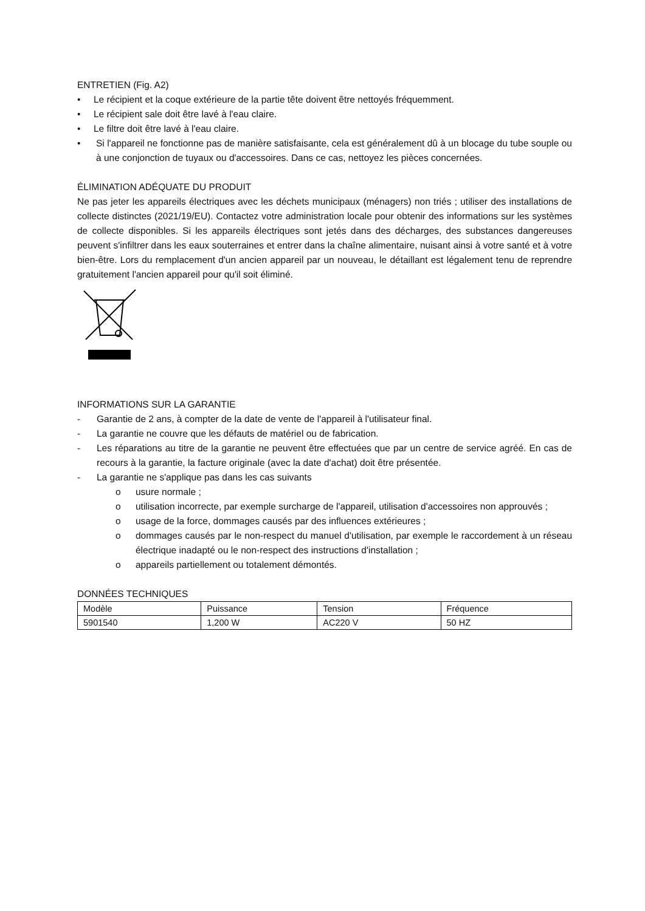ENTRETIEN (Fig. A2)
• Le récipient et la coque extérieure de la partie tête doivent être nettoyés fréquemment.
• Le récipient sale doit être lavé à l'eau claire.
• Le filtre doit être lavé à l'eau claire.
• Si l'appareil ne fonctionne pas de manière satisfaisante, cela est généralement dû à un blocage du tube souple ou à une conjonction de tuyaux ou d'accessoires. Dans ce cas, nettoyez les pièces concernées.
ÉLIMINATION ADÉQUATE DU PRODUIT
Ne pas jeter les appareils électriques avec les déchets municipaux (ménagers) non triés ; utiliser des installations de collecte distinctes (2021/19/EU). Contactez votre administration locale pour obtenir des informations sur les systèmes de collecte disponibles. Si les appareils électriques sont jetés dans des décharges, des substances dangereuses peuvent s'infiltrer dans les eaux souterraines et entrer dans la chaîne alimentaire, nuisant ainsi à votre santé et à votre bien-être. Lors du remplacement d'un ancien appareil par un nouveau, le détaillant est légalement tenu de reprendre gratuitement l'ancien appareil pour qu'il soit éliminé.
INFORMATIONS SUR LA GARANTIE
- Garantie de 2 ans, à compter de la date de vente de l'appareil à l'utilisateur final.
- La garantie ne couvre que les défauts de matériel ou de fabrication.
- Les réparations au titre de la garantie ne peuvent être effectuées que par un centre de service agréé. En cas de recours à la garantie, la facture originale (avec la date d'achat) doit être présentée.
- La garantie ne s'applique pas dans les cas suivants
o usure normale ;
o utilisation incorrecte, par exemple surcharge de l'appareil, utilisation d'accessoires non approuvés ;
o usage de la force, dommages causés par des influences extérieures ;
o dommages causés par le non-respect du manuel d'utilisation, par exemple le raccordement à un réseau électrique inadapté ou le non-respect des instructions d'installation ;
o appareils partiellement ou totalement démontés.
DONNÉES TECHNIQUES
| Modèle | Puissance | Tension | Fréquence |
| 5901540 | 1,200 W | AC220 V | 50 HZ |